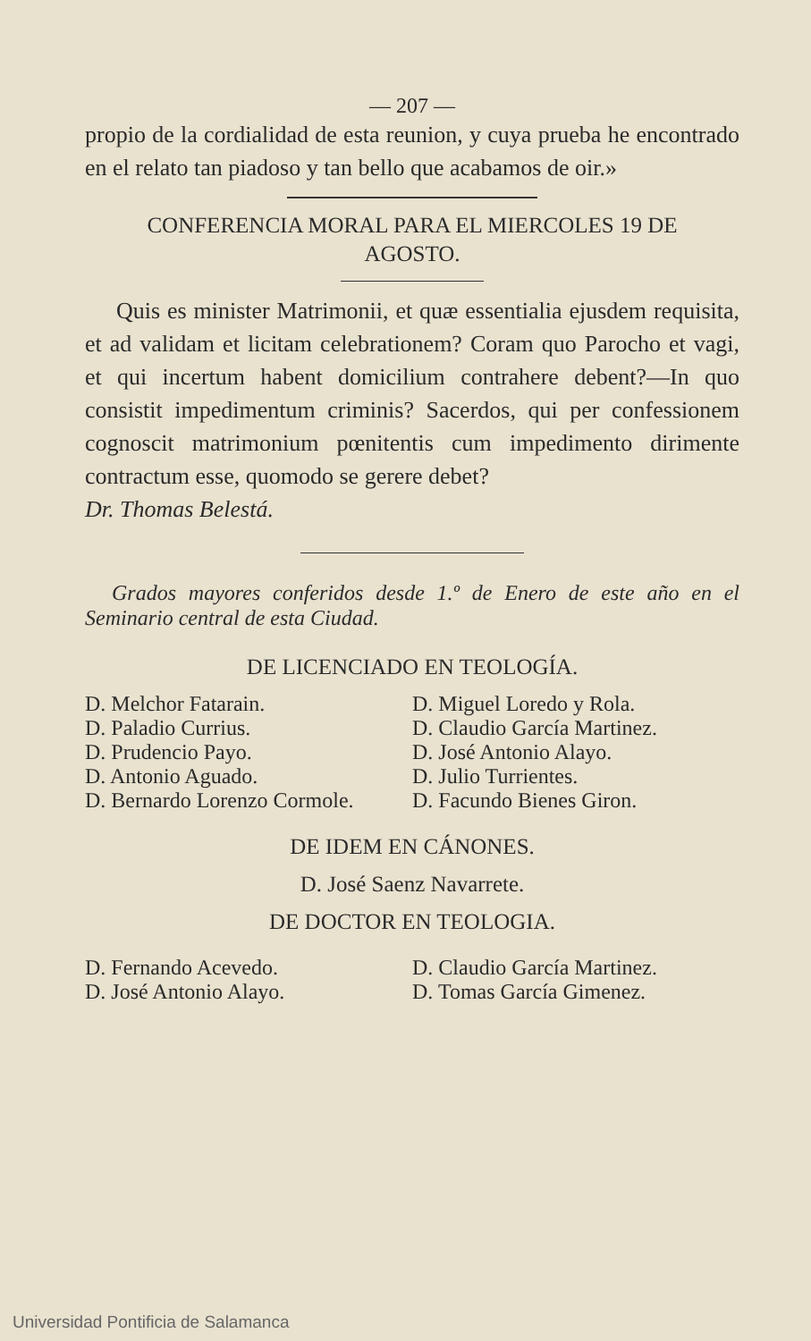— 207 —
propio de la cordialidad de esta reunion, y cuya prueba he encontrado en el relato tan piadoso y tan bello que acabamos de oir.»
CONFERENCIA MORAL PARA EL MIERCOLES 19 DE
AGOSTO.
Quis es minister Matrimonii, et quæ essentialia ejusdem requisita, et ad validam et licitam celebrationem? Coram quo Parocho et vagi, et qui incertum habent domicilium contrahere debent?—In quo consistit impedimentum criminis? Sacerdos, qui per confessionem cognoscit matrimonium pœnitentis cum impedimento dirimente contractum esse, quomodo se gerere debet?
Dr. Thomas Belestá.
Grados mayores conferidos desde 1.º de Enero de este año en el Seminario central de esta Ciudad.
DE LICENCIADO EN TEOLOGÍA.
D. Melchor Fatarain.
D. Paladio Currius.
D. Prudencio Payo.
D. Antonio Aguado.
D. Bernardo Lorenzo Cormole.
D. Miguel Loredo y Rola.
D. Claudio García Martinez.
D. José Antonio Alayo.
D. Julio Turrientes.
D. Facundo Bienes Giron.
DE IDEM EN CÁNONES.
D. José Saenz Navarrete.
DE DOCTOR EN TEOLOGIA.
D. Fernando Acevedo.
D. José Antonio Alayo.
D. Claudio García Martinez.
D. Tomas García Gimenez.
Universidad Pontificia de Salamanca